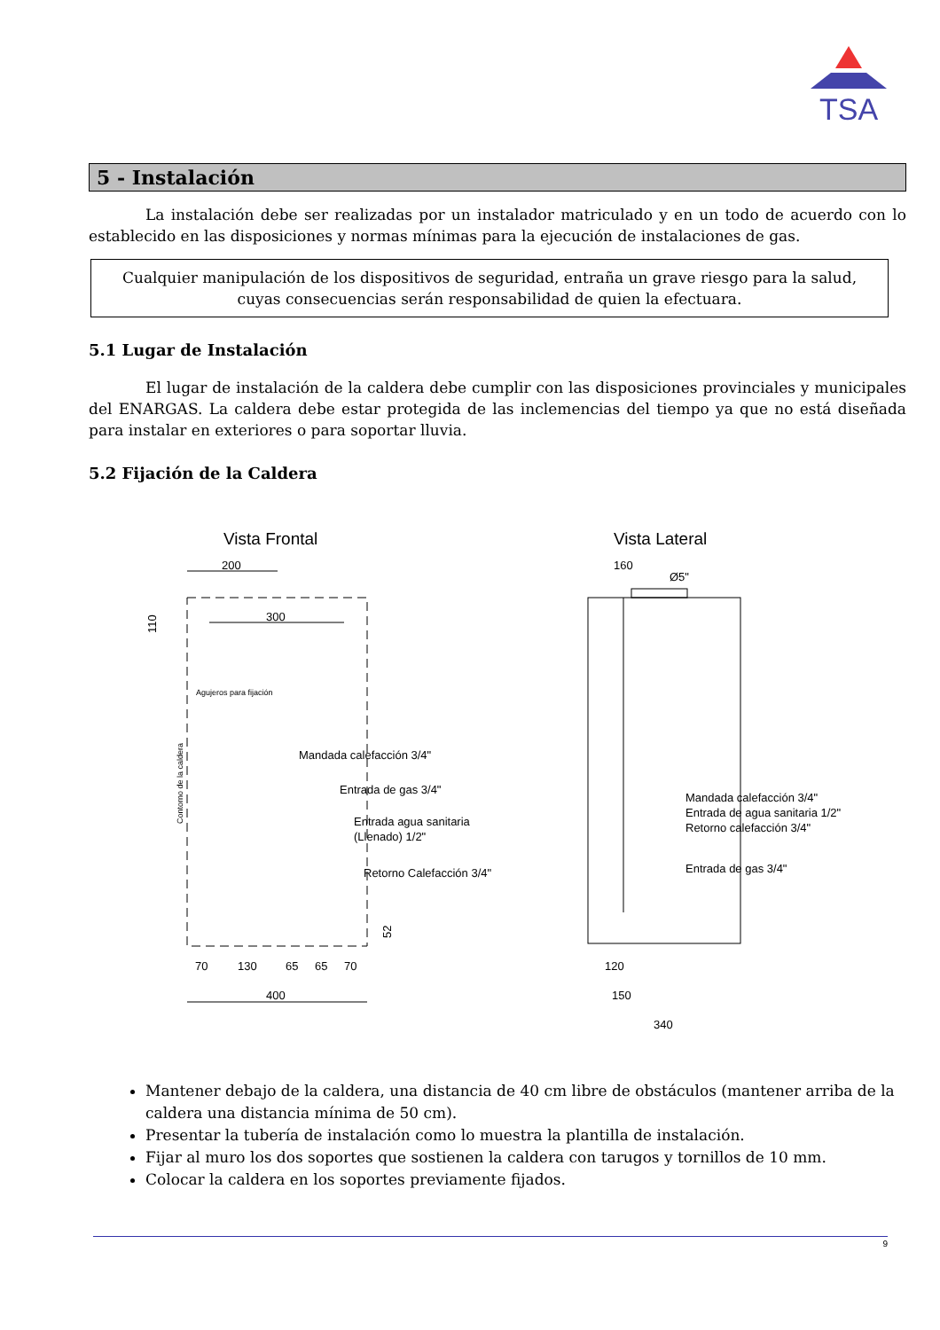TSA
5 - Instalación
La instalación debe ser realizadas por un instalador matriculado y en un todo de acuerdo con lo establecido en las disposiciones y normas mínimas para la ejecución de instalaciones de gas.
Cualquier manipulación de los dispositivos de seguridad, entraña un grave riesgo para la salud, cuyas consecuencias serán responsabilidad de quien la efectuara.
5.1 Lugar de Instalación
El lugar de instalación de la caldera debe cumplir con las disposiciones provinciales y municipales del ENARGAS. La caldera debe estar protegida de las inclemencias del tiempo ya que no está diseñada para instalar en exteriores o para soportar lluvia.
5.2 Fijación de la Caldera
Vista Frontal
Vista Lateral
200
300
110
Agujeros para fijación
Contorno de la caldera
Mandada calefacción 3/4"
Entrada de gas 3/4"
Entrada agua sanitaria
(Llenado) 1/2"
Retorno Calefacción 3/4"
52
70
130
65
65
70
400
160
Ø5"
Mandada calefacción 3/4"
Entrada de agua sanitaria 1/2"
Retorno calefacción 3/4"
Entrada de gas 3/4"
120
150
340
Mantener debajo de la caldera, una distancia de 40 cm libre de obstáculos (mantener arriba de la caldera una distancia mínima de 50 cm).
Presentar la tubería de instalación como lo muestra la plantilla de instalación.
Fijar al muro los dos soportes que sostienen la caldera con tarugos y tornillos de 10 mm.
Colocar la caldera en los soportes previamente fijados.
9